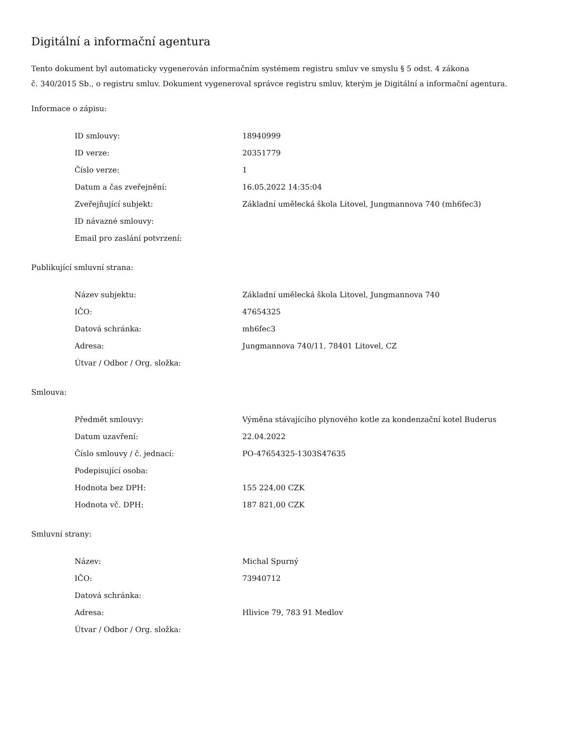Digitální a informační agentura
Tento dokument byl automaticky vygenerován informačním systémem registru smluv ve smyslu § 5 odst. 4 zákona
č. 340/2015 Sb., o registru smluv. Dokument vygeneroval správce registru smluv, kterým je Digitální a informační agentura.
Informace o zápisu:
| ID smlouvy: | 18940999 |
| ID verze: | 20351779 |
| Číslo verze: | 1 |
| Datum a čas zveřejnění: | 16.05.2022 14:35:04 |
| Zveřejňující subjekt: | Základní umělecká škola Litovel, Jungmannova 740 (mh6fec3) |
| ID návazné smlouvy: | |
| Email pro zaslání potvrzení: | |
Publikující smluvní strana:
| Název subjektu: | Základní umělecká škola Litovel, Jungmannova 740 |
| IČO: | 47654325 |
| Datová schránka: | mh6fec3 |
| Adresa: | Jungmannova 740/11, 78401 Litovel, CZ |
| Útvar / Odbor / Org. složka: | |
Smlouva:
| Předmět smlouvy: | Výměna stávajícího plynového kotle za kondenzační kotel Buderus |
| Datum uzavření: | 22.04.2022 |
| Číslo smlouvy / č. jednací: | PO-47654325-1303S47635 |
| Podepisující osoba: | |
| Hodnota bez DPH: | 155 224,00 CZK |
| Hodnota vč. DPH: | 187 821,00 CZK |
Smluvní strany:
| Název: | Michal Spurný |
| IČO: | 73940712 |
| Datová schránka: | |
| Adresa: | Hlivice 79, 783 91 Medlov |
| Útvar / Odbor / Org. složka: | |